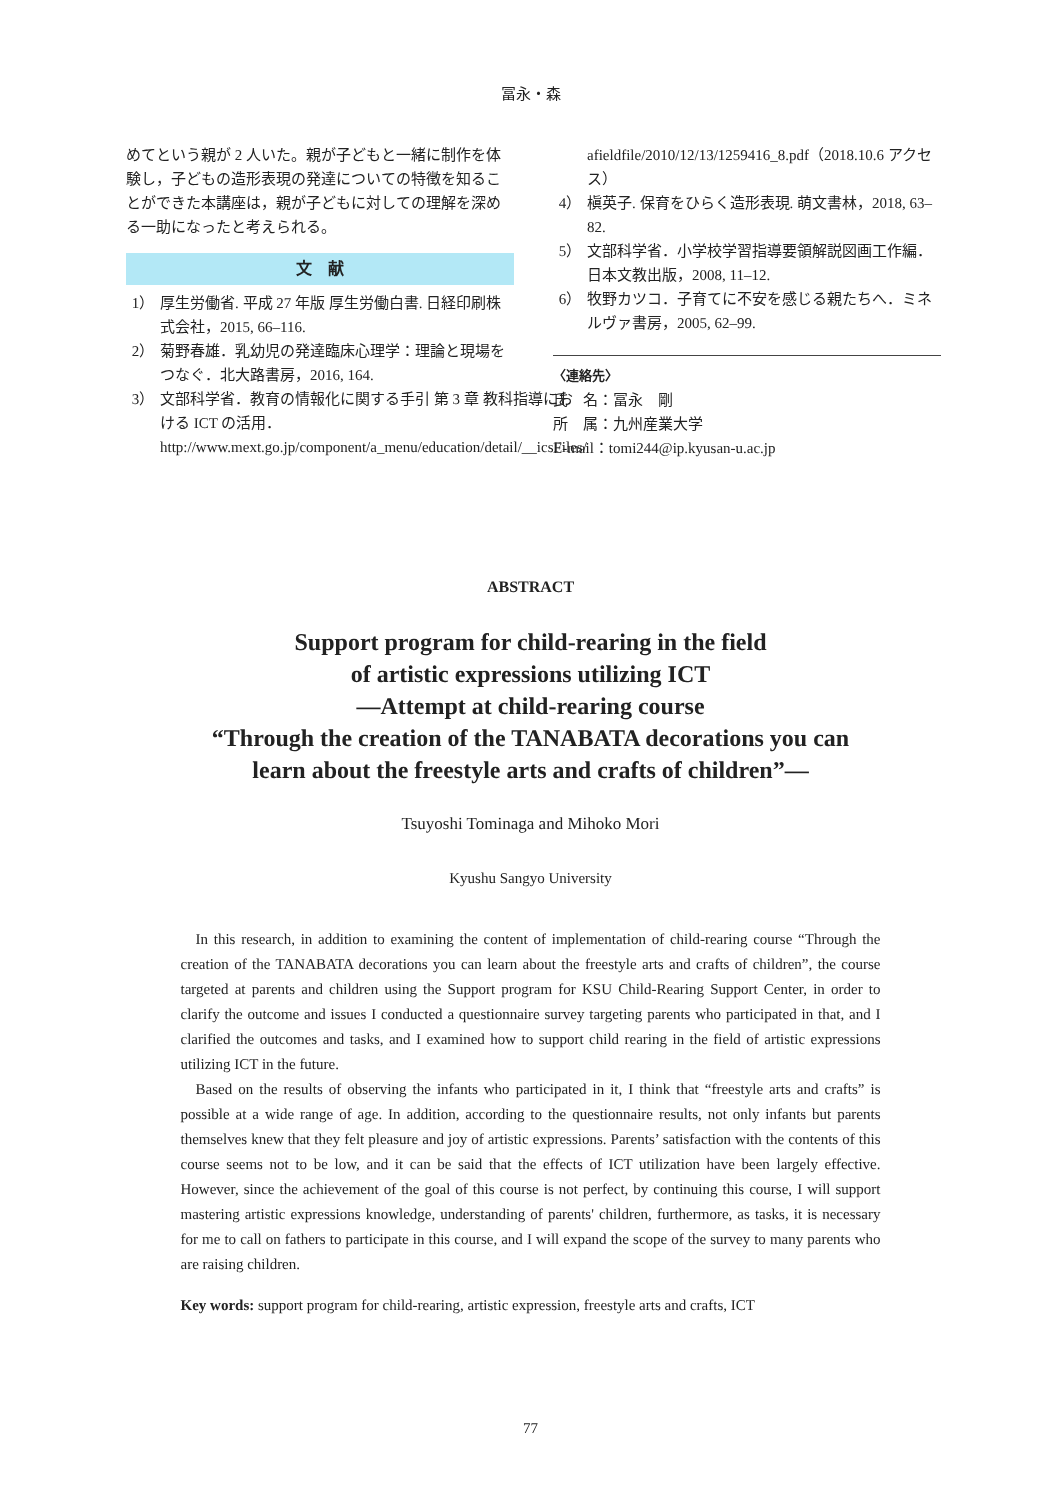冨永・森
めてという親が 2 人いた。親が子どもと一緒に制作を体験し，子どもの造形表現の発達についての特徴を知ることができた本講座は，親が子どもに対しての理解を深める一助になったと考えられる。
文　献
1） 厚生労働省. 平成 27 年版 厚生労働白書. 日経印刷株式会社，2015, 66–116.
2） 菊野春雄．乳幼児の発達臨床心理学：理論と現場をつなぐ．北大路書房，2016, 164.
3） 文部科学省．教育の情報化に関する手引 第 3 章 教科指導における ICT の活用．http://www.mext.go.jp/component/a_menu/education/detail/__icsFiles/
afieldfile/2010/12/13/1259416_8.pdf（2018.10.6 アクセス）
4） 槇英子. 保育をひらく造形表現. 萌文書林，2018, 63–82.
5） 文部科学省．小学校学習指導要領解説図画工作編．日本文教出版，2008, 11–12.
6） 牧野カツコ．子育てに不安を感じる親たちへ．ミネルヴァ書房，2005, 62–99.
〈連絡先〉
氏　名：冨永　剛
所　属：九州産業大学
E-mail：tomi244@ip.kyusan-u.ac.jp
ABSTRACT
Support program for child-rearing in the field
of artistic expressions utilizing ICT
—Attempt at child-rearing course
“Through the creation of the TANABATA decorations you can
learn about the freestyle arts and crafts of children”—
Tsuyoshi Tominaga and Mihoko Mori
Kyushu Sangyo University
In this research, in addition to examining the content of implementation of child-rearing course “Through the creation of the TANABATA decorations you can learn about the freestyle arts and crafts of children”, the course targeted at parents and children using the Support program for KSU Child-Rearing Support Center, in order to clarify the outcome and issues I conducted a questionnaire survey targeting parents who participated in that, and I clarified the outcomes and tasks, and I examined how to support child rearing in the field of artistic expressions utilizing ICT in the future.
Based on the results of observing the infants who participated in it, I think that “freestyle arts and crafts” is possible at a wide range of age. In addition, according to the questionnaire results, not only infants but parents themselves knew that they felt pleasure and joy of artistic expressions. Parents’ satisfaction with the contents of this course seems not to be low, and it can be said that the effects of ICT utilization have been largely effective. However, since the achievement of the goal of this course is not perfect, by continuing this course, I will support mastering artistic expressions knowledge, understanding of parents' children, furthermore, as tasks, it is necessary for me to call on fathers to participate in this course, and I will expand the scope of the survey to many parents who are raising children.
Key words: support program for child-rearing, artistic expression, freestyle arts and crafts, ICT
77